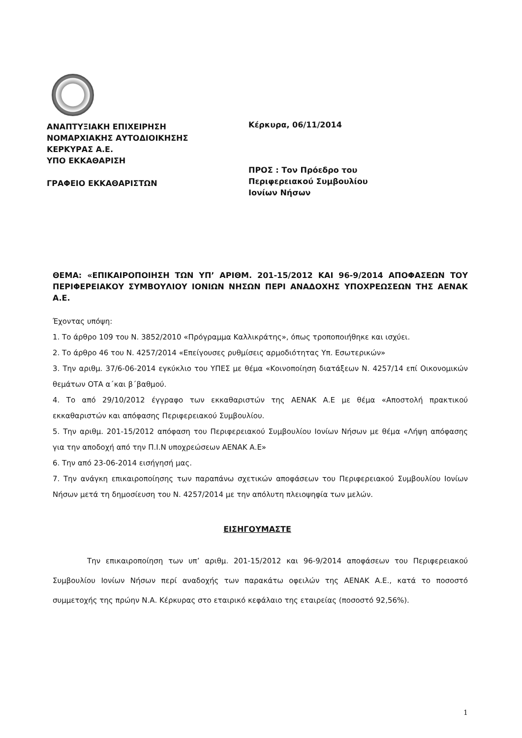ΑΝΑΠΤΥΞΙΑΚΗ ΕΠΙΧΕΙΡΗΣΗ
ΝΟΜΑΡΧΙΑΚΗΣ ΑΥΤΟΔΙΟΙΚΗΣΗΣ
ΚΕΡΚΥΡΑΣ Α.Ε.
ΥΠΟ ΕΚΚΑΘΑΡΙΣΗ
ΓΡΑΦΕΙΟ ΕΚΚΑΘΑΡΙΣΤΩΝ
Κέρκυρα, 06/11/2014
ΠΡΟΣ : Τον Πρόεδρο του
Περιφερειακού Συμβουλίου
Ιονίων Νήσων
ΘΕΜΑ: «ΕΠΙΚΑΙΡΟΠΟΙΗΣΗ ΤΩΝ ΥΠ’ ΑΡΙΘΜ. 201-15/2012 ΚΑΙ 96-9/2014 ΑΠΟΦΑΣΕΩΝ ΤΟΥ ΠΕΡΙΦΕΡΕΙΑΚΟΥ ΣΥΜΒΟΥΛΙΟΥ ΙΟΝΙΩΝ ΝΗΣΩΝ ΠΕΡΙ ΑΝΑΔΟΧΗΣ ΥΠΟΧΡΕΩΣΕΩΝ ΤΗΣ ΑΕΝΑΚ Α.Ε.
Έχοντας υπόψη:
1. Το άρθρο 109 του Ν. 3852/2010 «Πρόγραμμα Καλλικράτης», όπως τροποποιήθηκε και ισχύει.
2. Το άρθρο 46 του Ν. 4257/2014 «Επείγουσες ρυθμίσεις αρμοδιότητας Υπ. Εσωτερικών»
3. Την αριθμ. 37/6-06-2014 εγκύκλιο του ΥΠΕΣ με θέμα «Κοινοποίηση διατάξεων Ν. 4257/14 επί Οικονομικών θεμάτων ΟΤΑ α΄και β΄βαθμού.
4. Το από 29/10/2012 έγγραφο των εκκαθαριστών της ΑΕΝΑΚ Α.Ε με θέμα «Αποστολή πρακτικού εκκαθαριστών και απόφασης Περιφερειακού Συμβουλίου.
5. Την αριθμ. 201-15/2012 απόφαση του Περιφερειακού Συμβουλίου Ιονίων Νήσων με θέμα «Λήψη απόφασης για την αποδοχή από την Π.Ι.Ν υποχρεώσεων ΑΕΝΑΚ Α.Ε»
6. Την από 23-06-2014 εισήγησή μας.
7. Την ανάγκη επικαιροποίησης των παραπάνω σχετικών αποφάσεων του Περιφερειακού Συμβουλίου Ιονίων Νήσων μετά τη δημοσίευση του Ν. 4257/2014 με την απόλυτη πλειοψηφία των μελών.
ΕΙΣΗΓΟΥΜΑΣΤΕ
Την επικαιροποίηση των υπ’ αριθμ. 201-15/2012 και 96-9/2014 αποφάσεων του Περιφερειακού Συμβουλίου Ιονίων Νήσων περί αναδοχής των παρακάτω οφειλών της ΑΕΝΑΚ Α.Ε., κατά το ποσοστό συμμετοχής της πρώην Ν.Α. Κέρκυρας στο εταιρικό κεφάλαιο της εταιρείας (ποσοστό 92,56%).
1